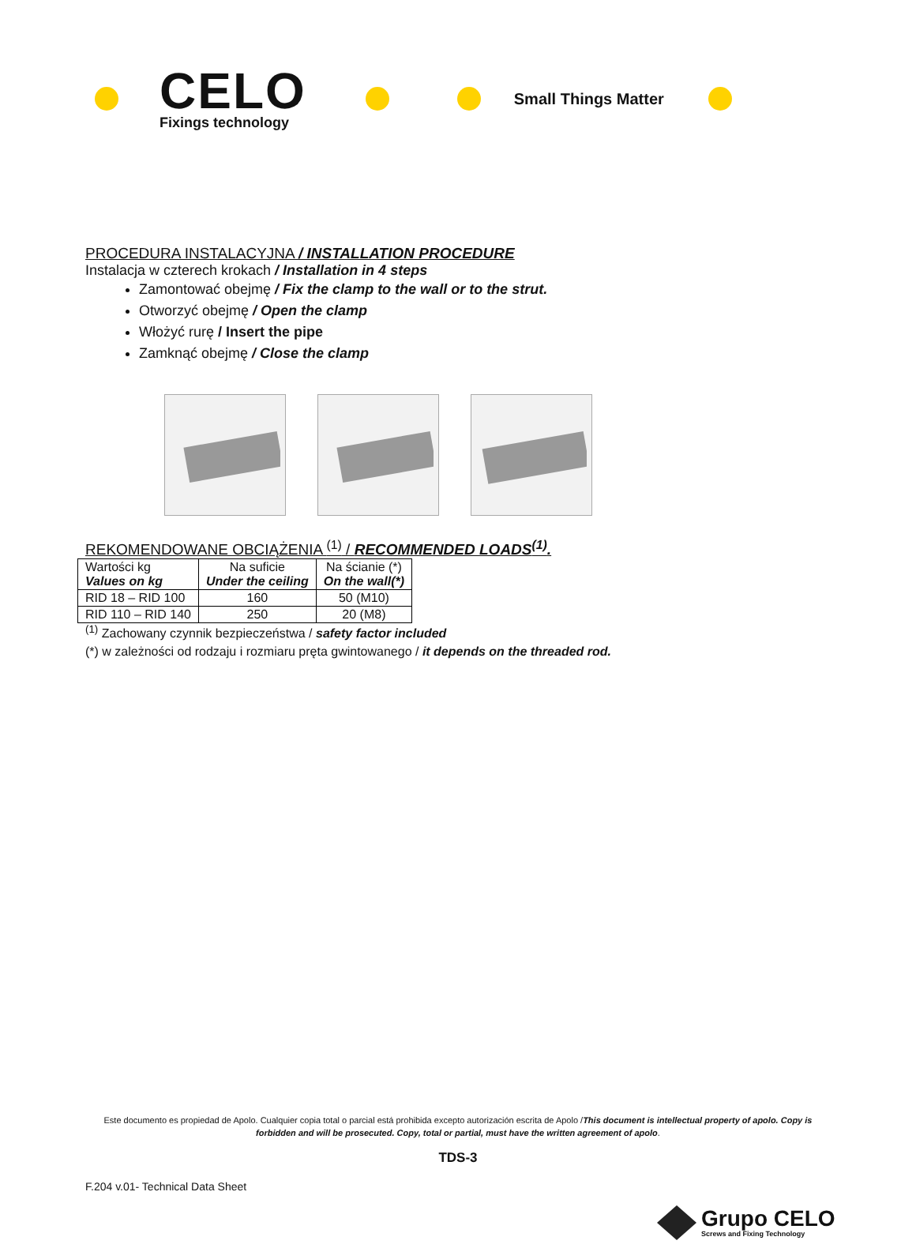CELO
Fixings technology
Small Things Matter
PROCEDURA INSTALACYJNA / INSTALLATION PROCEDURE
Instalacja w czterech krokach / Installation in 4 steps
Zamontować obejmę / Fix the clamp to the wall or to the strut.
Otworzyć obejmę / Open the clamp
Włożyć rurę / Insert the pipe
Zamknąć obejmę / Close the clamp
REKOMENDOWANE OBCIĄŻENIA <sup>(1)</sup> / RECOMMENDED LOADS<sup>(1)</sup>.
| Wartości kg Values on kg | Na suficie Under the ceiling | Na ścianie (*) On the wall(*) |
| --- | --- | --- |
| RID 18 – RID 100 | 160 | 50 (M10) |
| RID 110 – RID 140 | 250 | 20 (M8) |
<sup>(1)</sup> Zachowany czynnik bezpieczeństwa / safety factor included
(*) w zależności od rodzaju i rozmiaru pręta gwintowanego / it depends on the threaded rod.
Este documento es propiedad de Apolo. Cualquier copia total o parcial está prohibida excepto autorización escrita de Apolo /This document is intellectual property of apolo. Copy is forbidden and will be prosecuted. Copy, total or partial, must have the written agreement of apolo.
TDS-3
F.204 v.01- Technical Data Sheet
Grupo CELO
Screws and Fixing Technology